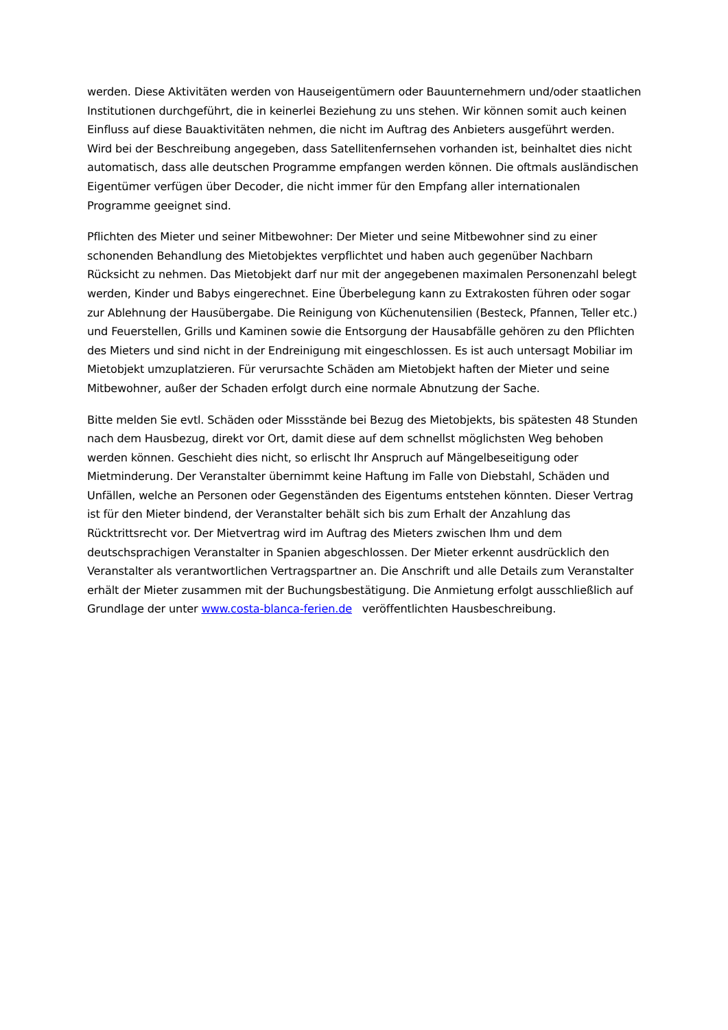werden. Diese Aktivitäten werden von Hauseigentümern oder Bauunternehmern und/oder staatlichen Institutionen durchgeführt, die in keinerlei Beziehung zu uns stehen. Wir können somit auch keinen Einfluss auf diese Bauaktivitäten nehmen, die nicht im Auftrag des Anbieters ausgeführt werden. Wird bei der Beschreibung angegeben, dass Satellitenfernsehen vorhanden ist, beinhaltet dies nicht automatisch, dass alle deutschen Programme empfangen werden können. Die oftmals ausländischen Eigentümer verfügen über Decoder, die nicht immer für den Empfang aller internationalen Programme geeignet sind.
Pflichten des Mieter und seiner Mitbewohner: Der Mieter und seine Mitbewohner sind zu einer schonenden Behandlung des Mietobjektes verpflichtet und haben auch gegenüber Nachbarn Rücksicht zu nehmen. Das Mietobjekt darf nur mit der angegebenen maximalen Personenzahl belegt werden, Kinder und Babys eingerechnet. Eine Überbelegung kann zu Extrakosten führen oder sogar zur Ablehnung der Hausübergabe. Die Reinigung von Küchenutensilien (Besteck, Pfannen, Teller etc.) und Feuerstellen, Grills und Kaminen sowie die Entsorgung der Hausabfälle gehören zu den Pflichten des Mieters und sind nicht in der Endreinigung mit eingeschlossen. Es ist auch untersagt Mobiliar im Mietobjekt umzuplatzieren. Für verursachte Schäden am Mietobjekt haften der Mieter und seine Mitbewohner, außer der Schaden erfolgt durch eine normale Abnutzung der Sache.
Bitte melden Sie evtl. Schäden oder Missstände bei Bezug des Mietobjekts, bis spätesten 48 Stunden nach dem Hausbezug, direkt vor Ort, damit diese auf dem schnellst möglichsten Weg behoben werden können. Geschieht dies nicht, so erlischt Ihr Anspruch auf Mängelbeseitigung oder Mietminderung. Der Veranstalter übernimmt keine Haftung im Falle von Diebstahl, Schäden und Unfällen, welche an Personen oder Gegenständen des Eigentums entstehen könnten. Dieser Vertrag ist für den Mieter bindend, der Veranstalter behält sich bis zum Erhalt der Anzahlung das Rücktrittsrecht vor. Der Mietvertrag wird im Auftrag des Mieters zwischen Ihm und dem deutschsprachigen Veranstalter in Spanien abgeschlossen. Der Mieter erkennt ausdrücklich den Veranstalter als verantwortlichen Vertragspartner an. Die Anschrift und alle Details zum Veranstalter erhält der Mieter zusammen mit der Buchungsbestätigung. Die Anmietung erfolgt ausschließlich auf Grundlage der unter www.costa-blanca-ferien.de veröffentlichten Hausbeschreibung.